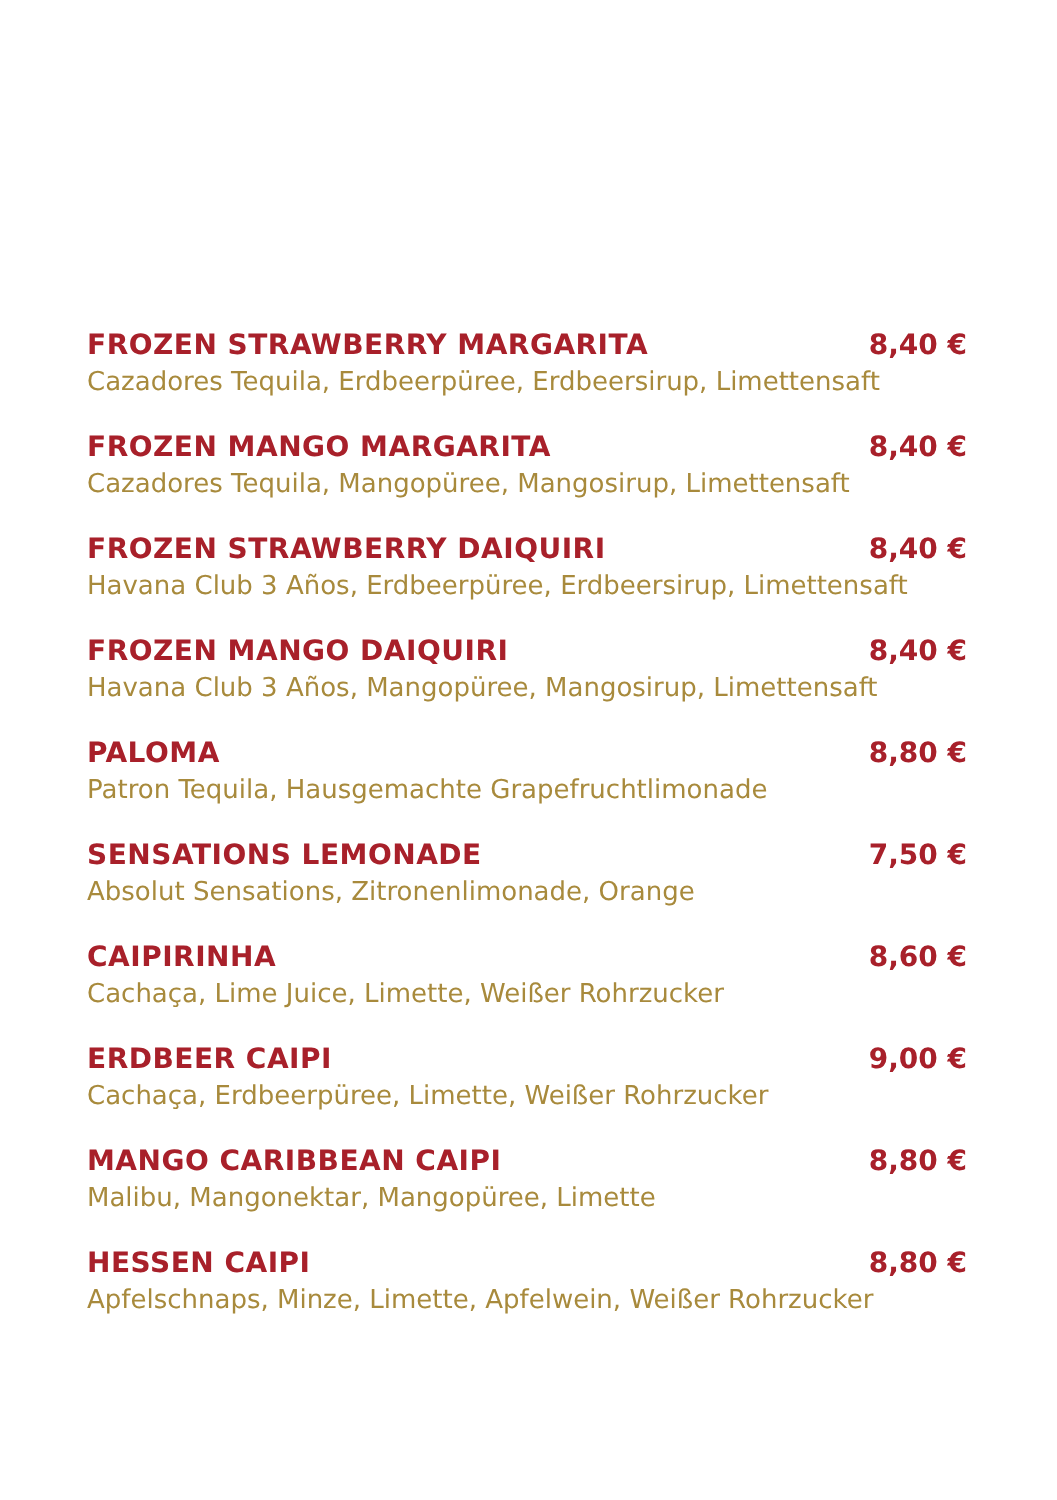FROZEN STRAWBERRY MARGARITA 8,40 €
Cazadores Tequila, Erdbeerpüree, Erdbeersirup, Limettensaft
FROZEN MANGO MARGARITA 8,40 €
Cazadores Tequila, Mangopüree, Mangosirup, Limettensaft
FROZEN STRAWBERRY DAIQUIRI 8,40 €
Havana Club 3 Años, Erdbeerpüree, Erdbeersirup, Limettensaft
FROZEN MANGO DAIQUIRI 8,40 €
Havana Club 3 Años, Mangopüree, Mangosirup, Limettensaft
PALOMA 8,80 €
Patron Tequila, Hausgemachte Grapefruchtlimonade
SENSATIONS LEMONADE 7,50 €
Absolut Sensations, Zitronenlimonade, Orange
CAIPIRINHA 8,60 €
Cachaça, Lime Juice, Limette, Weißer Rohrzucker
ERDBEER CAIPI 9,00 €
Cachaça, Erdbeerpüree, Limette, Weißer Rohrzucker
MANGO CARIBBEAN CAIPI 8,80 €
Malibu, Mangonektar, Mangopüree, Limette
HESSEN CAIPI 8,80 €
Apfelschnaps, Minze, Limette, Apfelwein, Weißer Rohrzucker